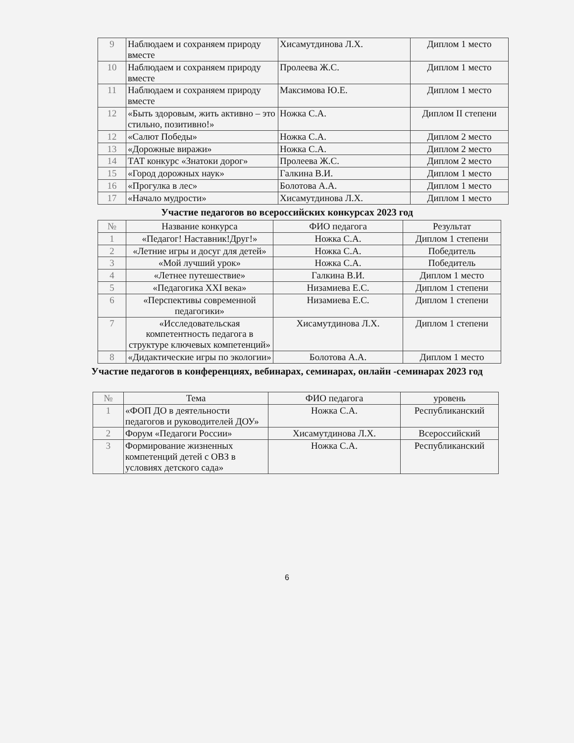| 9 | Наблюдаем и сохраняем природу вместе | Хисамутдинова Л.Х. | Диплом 1 место |
| 10 | Наблюдаем и сохраняем природу вместе | Пролеева Ж.С. | Диплом 1 место |
| 11 | Наблюдаем и сохраняем природу вместе | Максимова Ю.Е. | Диплом 1 место |
| 12 | «Быть здоровым, жить активно – это стильно, позитивно!» | Ножка С.А. | Диплом II степени |
| 12 | «Салют Победы» | Ножка С.А. | Диплом 2 место |
| 13 | «Дорожные виражи» | Ножка С.А. | Диплом 2 место |
| 14 | ТАТ конкурс «Знатоки дорог» | Пролеева Ж.С. | Диплом 2 место |
| 15 | «Город дорожных наук» | Галкина В.И. | Диплом 1 место |
| 16 | «Прогулка в лес» | Болотова А.А. | Диплом 1 место |
| 17 | «Начало мудрости» | Хисамутдинова Л.Х. | Диплом 1 место |
Участие педагогов во всероссийских конкурсах 2023 год
| № | Название конкурса | ФИО педагога | Результат |
| --- | --- | --- | --- |
| 1 | «Педагог! Наставник!Друг!» | Ножка С.А. | Диплом 1 степени |
| 2 | «Летние игры и досуг для детей» | Ножка С.А. | Победитель |
| 3 | «Мой лучший урок» | Ножка С.А. | Победитель |
| 4 | «Летнее путешествие» | Галкина В.И. | Диплом 1 место |
| 5 | «Педагогика XXI века» | Низамиева Е.С. | Диплом 1 степени |
| 6 | «Перспективы современной педагогики» | Низамиева Е.С. | Диплом 1 степени |
| 7 | «Исследовательская компетентность педагога в структуре ключевых компетенций» | Хисамутдинова Л.Х. | Диплом 1 степени |
| 8 | «Дидактические игры по экологии» | Болотова А.А. | Диплом 1 место |
Участие педагогов в конференциях, вебинарах, семинарах, онлайн -семинарах 2023 год
| № | Тема | ФИО педагога | уровень |
| --- | --- | --- | --- |
| 1 | «ФОП ДО в деятельности педагогов и руководителей ДОУ» | Ножка С.А. | Республиканский |
| 2 | Форум «Педагоги России» | Хисамутдинова Л.Х. | Всероссийский |
| 3 | Формирование жизненных компетенций детей с ОВЗ в условиях детского сада» | Ножка С.А. | Республиканский |
6